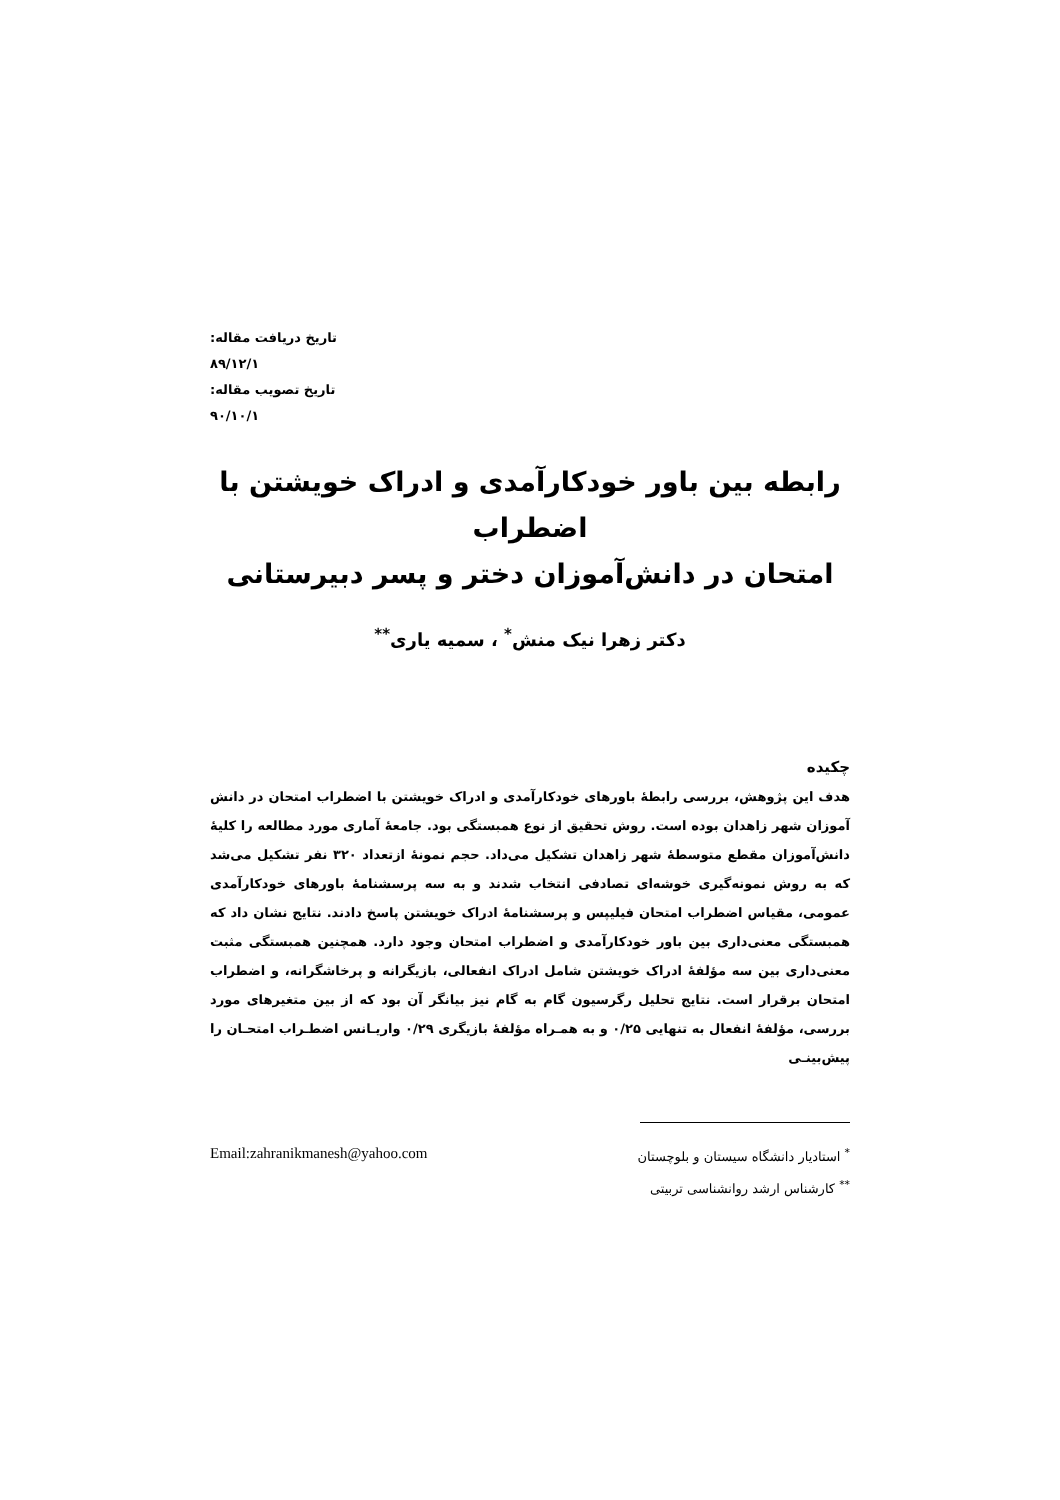تاریخ دریافت مقاله: ۸۹/۱۲/۱
تاریخ تصویب مقاله: ۹۰/۱۰/۱
رابطه بین باور خودکارآمدی و ادراک خویشتن با اضطراب
امتحان در دانش‌آموزان دختر و پسر دبیرستانی
دکتر زهرا نیک منش<sup>*</sup> ، سمیه یاری<sup>**</sup>
چکیده
هدف این پژوهش، بررسی رابطهٔ باورهای خودکارآمدی و ادراک خویشتن با اضطراب امتحان در دانش آموزان شهر زاهدان بوده است. روش تحقیق از نوع همبستگی بود. جامعهٔ آماری مورد مطالعه را کلیهٔ دانش‌آموزان مقطع متوسطهٔ شهر زاهدان تشکیل می‌داد. حجم نمونهٔ ازتعداد ۳۲۰ نفر تشکیل می‌شد که به روش نمونه‌گیری خوشه‌ای تصادفی انتخاب شدند و به سه پرسشنامهٔ باورهای خودکارآمدی عمومی، مقیاس اضطراب امتحان فیلیپس و پرسشنامهٔ ادراک خویشتن پاسخ دادند. نتایج نشان داد که همبستگی معنی‌داری بین باور خودکارآمدی و اضطراب امتحان وجود دارد. همچنین همبستگی مثبت معنی‌داری بین سه مؤلفهٔ ادراک خویشتن شامل ادراک انفعالی، بازیگرانه و پرخاشگرانه، و اضطراب امتحان برقرار است. نتایج تحلیل رگرسیون گام به گام نیز بیانگر آن بود که از بین متغیرهای مورد بررسی، مؤلفهٔ انفعال به تنهایی ۰/۲۵ و به همـراه مؤلفهٔ بازیگری ۰/۲۹ واریـانس اضطـراب امتحـان را پیش‌بینـی
<sup>*</sup> استادیار دانشگاه سیستان و بلوچستان
<sup>**</sup> کارشناس ارشد روانشناسی تربیتی
Email:zahranikmanesh@yahoo.com